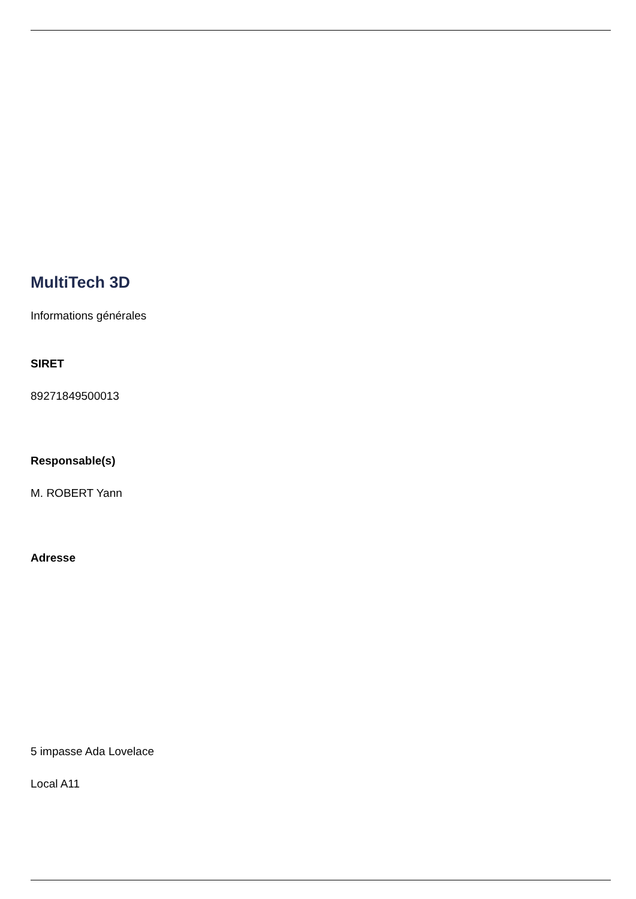MultiTech 3D
Informations générales
SIRET
89271849500013
Responsable(s)
M. ROBERT Yann
Adresse
5 impasse Ada Lovelace
Local A11